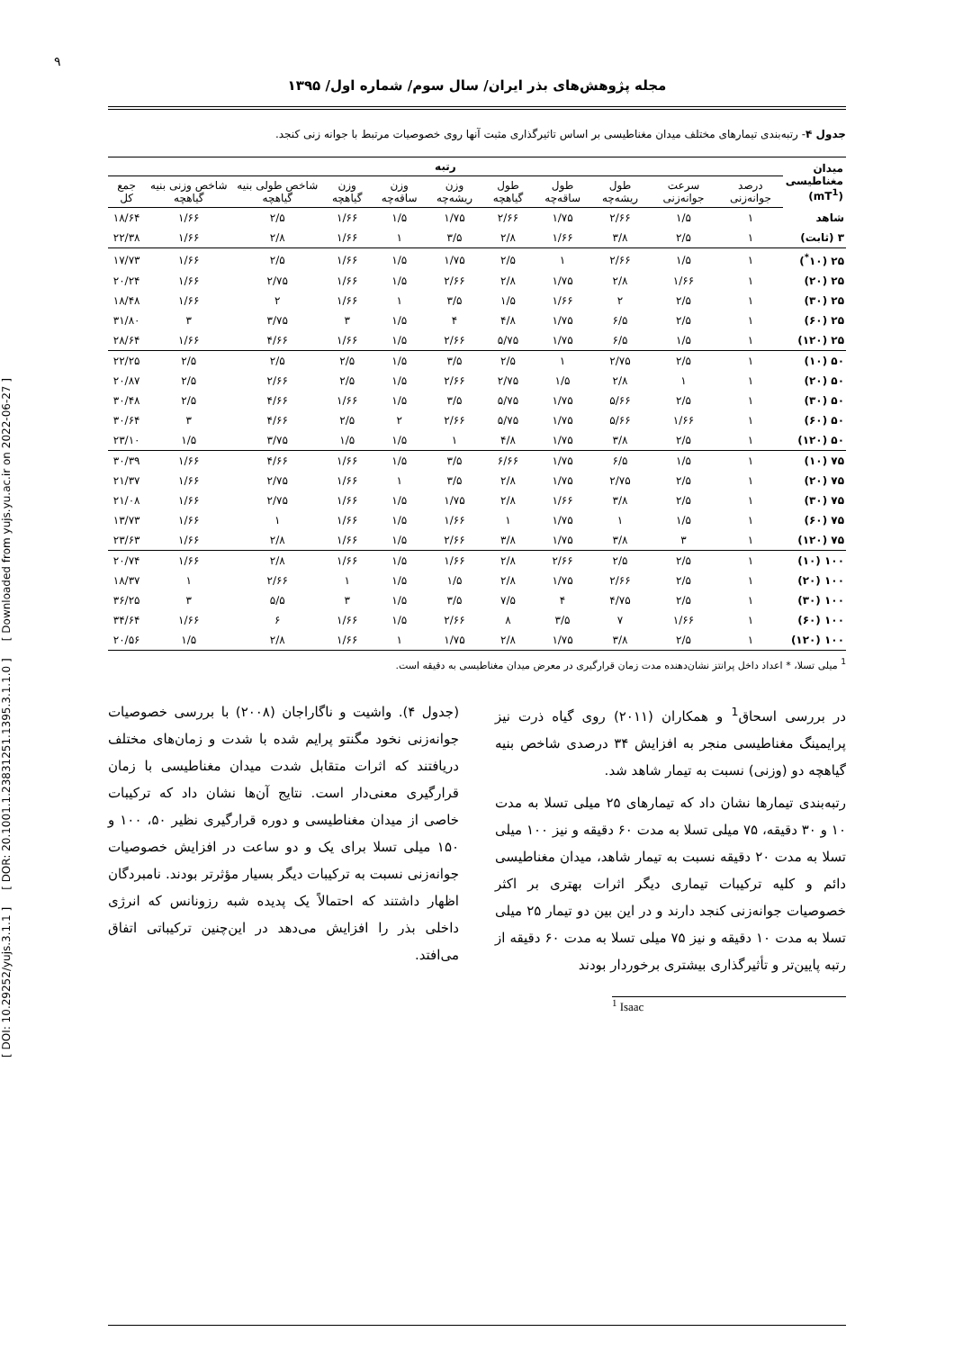[ DOI: 10.29252/yujs.3.1.1 ] [ DOR: 20.1001.1.23831251.1395.3.1.1.0 ] [ Downloaded from yujs.yu.ac.ir on 2022-06-27 ]
۹
مجله پژوهش‌های بذر ایران/ سال سوم/ شماره اول/ ۱۳۹۵
جدول ۴- رتبه‌بندی تیمارهای مختلف میدان مغناطیسی بر اساس تاثیرگذاری مثبت آنها روی خصوصیات مرتبط با جوانه زنی کنجد.
| میدان مغناطیسی (mT<sup>1</sup>) | رتبه | | | | | | | | | | |
| --- | --- | --- | --- | --- | --- | --- | --- | --- | --- | --- | --- |
| | درصد جوانه‌زنی | سرعت جوانه‌زنی | طول ریشه‌چه | طول ساقه‌چه | طول گیاهچه | وزن ریشه‌چه | وزن ساقه‌چه | وزن گیاهچه | شاخص طولی بنیه گیاهچه | شاخص وزنی بنیه گیاهچه | جمع کل |
| شاهد | ۱ | ۱/۵ | ۲/۶۶ | ۱/۷۵ | ۲/۶۶ | ۱/۷۵ | ۱/۵ | ۱/۶۶ | ۲/۵ | ۱/۶۶ | ۱۸/۶۴ |
| ۳ (ثابت) | ۱ | ۲/۵ | ۳/۸ | ۱/۶۶ | ۲/۸ | ۳/۵ | ۱ | ۱/۶۶ | ۲/۸ | ۱/۶۶ | ۲۲/۳۸ |
| ۲۵ (۱۰<sup>*</sup>) | ۱ | ۱/۵ | ۲/۶۶ | ۱ | ۲/۵ | ۱/۷۵ | ۱/۵ | ۱/۶۶ | ۲/۵ | ۱/۶۶ | ۱۷/۷۳ |
| ۲۵ (۲۰) | ۱ | ۱/۶۶ | ۲/۸ | ۱/۷۵ | ۲/۸ | ۲/۶۶ | ۱/۵ | ۱/۶۶ | ۲/۷۵ | ۱/۶۶ | ۲۰/۲۴ |
| ۲۵ (۳۰) | ۱ | ۲/۵ | ۲ | ۱/۶۶ | ۱/۵ | ۳/۵ | ۱ | ۱/۶۶ | ۲ | ۱/۶۶ | ۱۸/۴۸ |
| ۲۵ (۶۰) | ۱ | ۲/۵ | ۶/۵ | ۱/۷۵ | ۴/۸ | ۴ | ۱/۵ | ۳ | ۳/۷۵ | ۳ | ۳۱/۸۰ |
| ۲۵ (۱۲۰) | ۱ | ۱/۵ | ۶/۵ | ۱/۷۵ | ۵/۷۵ | ۲/۶۶ | ۱/۵ | ۱/۶۶ | ۴/۶۶ | ۱/۶۶ | ۲۸/۶۴ |
| ۵۰ (۱۰) | ۱ | ۲/۵ | ۲/۷۵ | ۱ | ۲/۵ | ۳/۵ | ۱/۵ | ۲/۵ | ۲/۵ | ۲/۵ | ۲۲/۲۵ |
| ۵۰ (۲۰) | ۱ | ۱ | ۲/۸ | ۱/۵ | ۲/۷۵ | ۲/۶۶ | ۱/۵ | ۲/۵ | ۲/۶۶ | ۲/۵ | ۲۰/۸۷ |
| ۵۰ (۳۰) | ۱ | ۲/۵ | ۵/۶۶ | ۱/۷۵ | ۵/۷۵ | ۳/۵ | ۱/۵ | ۱/۶۶ | ۴/۶۶ | ۲/۵ | ۳۰/۴۸ |
| ۵۰ (۶۰) | ۱ | ۱/۶۶ | ۵/۶۶ | ۱/۷۵ | ۵/۷۵ | ۲/۶۶ | ۲ | ۲/۵ | ۴/۶۶ | ۳ | ۳۰/۶۴ |
| ۵۰ (۱۲۰) | ۱ | ۲/۵ | ۳/۸ | ۱/۷۵ | ۴/۸ | ۱ | ۱/۵ | ۱/۵ | ۳/۷۵ | ۱/۵ | ۲۳/۱۰ |
| ۷۵ (۱۰) | ۱ | ۱/۵ | ۶/۵ | ۱/۷۵ | ۶/۶۶ | ۳/۵ | ۱/۵ | ۱/۶۶ | ۴/۶۶ | ۱/۶۶ | ۳۰/۳۹ |
| ۷۵ (۲۰) | ۱ | ۲/۵ | ۲/۷۵ | ۱/۷۵ | ۲/۸ | ۳/۵ | ۱ | ۱/۶۶ | ۲/۷۵ | ۱/۶۶ | ۲۱/۳۷ |
| ۷۵ (۳۰) | ۱ | ۲/۵ | ۳/۸ | ۱/۶۶ | ۲/۸ | ۱/۷۵ | ۱/۵ | ۱/۶۶ | ۲/۷۵ | ۱/۶۶ | ۲۱/۰۸ |
| ۷۵ (۶۰) | ۱ | ۱/۵ | ۱ | ۱/۷۵ | ۱ | ۱/۶۶ | ۱/۵ | ۱/۶۶ | ۱ | ۱/۶۶ | ۱۳/۷۳ |
| ۷۵ (۱۲۰) | ۱ | ۳ | ۳/۸ | ۱/۷۵ | ۳/۸ | ۲/۶۶ | ۱/۵ | ۱/۶۶ | ۲/۸ | ۱/۶۶ | ۲۳/۶۳ |
| ۱۰۰ (۱۰) | ۱ | ۲/۵ | ۲/۵ | ۲/۶۶ | ۲/۸ | ۱/۶۶ | ۱/۵ | ۱/۶۶ | ۲/۸ | ۱/۶۶ | ۲۰/۷۴ |
| ۱۰۰ (۲۰) | ۱ | ۲/۵ | ۲/۶۶ | ۱/۷۵ | ۲/۸ | ۱/۵ | ۱/۵ | ۱ | ۲/۶۶ | ۱ | ۱۸/۳۷ |
| ۱۰۰ (۳۰) | ۱ | ۲/۵ | ۴/۷۵ | ۴ | ۷/۵ | ۳/۵ | ۱/۵ | ۳ | ۵/۵ | ۳ | ۳۶/۲۵ |
| ۱۰۰ (۶۰) | ۱ | ۱/۶۶ | ۷ | ۳/۵ | ۸ | ۲/۶۶ | ۱/۵ | ۱/۶۶ | ۶ | ۱/۶۶ | ۳۴/۶۴ |
| ۱۰۰ (۱۲۰) | ۱ | ۲/۵ | ۳/۸ | ۱/۷۵ | ۲/۸ | ۱/۷۵ | ۱ | ۱/۶۶ | ۲/۸ | ۱/۵ | ۲۰/۵۶ |
<sup>1</sup> میلی تسلا، * اعداد داخل پرانتز نشان‌دهنده مدت زمان قرارگیری در معرض میدان مغناطیسی به دقیقه است.
در بررسی اسحاق<sup>1</sup> و همکاران (۲۰۱۱) روی گیاه ذرت نیز پرایمینگ مغناطیسی منجر به افزایش ۳۴ درصدی شاخص بنیه گیاهچه دو (وزنی) نسبت به تیمار شاهد شد.
رتبه‌بندی تیمارها نشان داد که تیمارهای ۲۵ میلی تسلا به مدت ۱۰ و ۳۰ دقیقه، ۷۵ میلی تسلا به مدت ۶۰ دقیقه و نیز ۱۰۰ میلی تسلا به مدت ۲۰ دقیقه نسبت به تیمار شاهد، میدان مغناطیسی دائم و کلیه ترکیبات تیماری دیگر اثرات بهتری بر اکثر خصوصیات جوانه‌زنی کنجد دارند و در این بین دو تیمار ۲۵ میلی تسلا به مدت ۱۰ دقیقه و نیز ۷۵ میلی تسلا به مدت ۶۰ دقیقه از رتبه پایین‌تر و تأثیرگذاری بیشتری برخوردار بودند
(جدول ۴). واشیت و ناگاراجان (۲۰۰۸) با بررسی خصوصیات جوانه‌زنی نخود مگنتو پرایم شده با شدت و زمان‌های مختلف دریافتند که اثرات متقابل شدت میدان مغناطیسی با زمان قرارگیری معنی‌دار است. نتایج آن‌ها نشان داد که ترکیبات خاصی از میدان مغناطیسی و دوره قرارگیری نظیر ۵۰، ۱۰۰ و ۱۵۰ میلی تسلا برای یک و دو ساعت در افزایش خصوصیات جوانه‌زنی نسبت به ترکیبات دیگر بسیار مؤثرتر بودند. نامبردگان اظهار داشتند که احتمالاً یک پدیده شبه رزونانس که انرژی داخلی بذر را افزایش می‌دهد در این‌چنین ترکیباتی اتفاق می‌افتد.
<sup>1</sup> Isaac